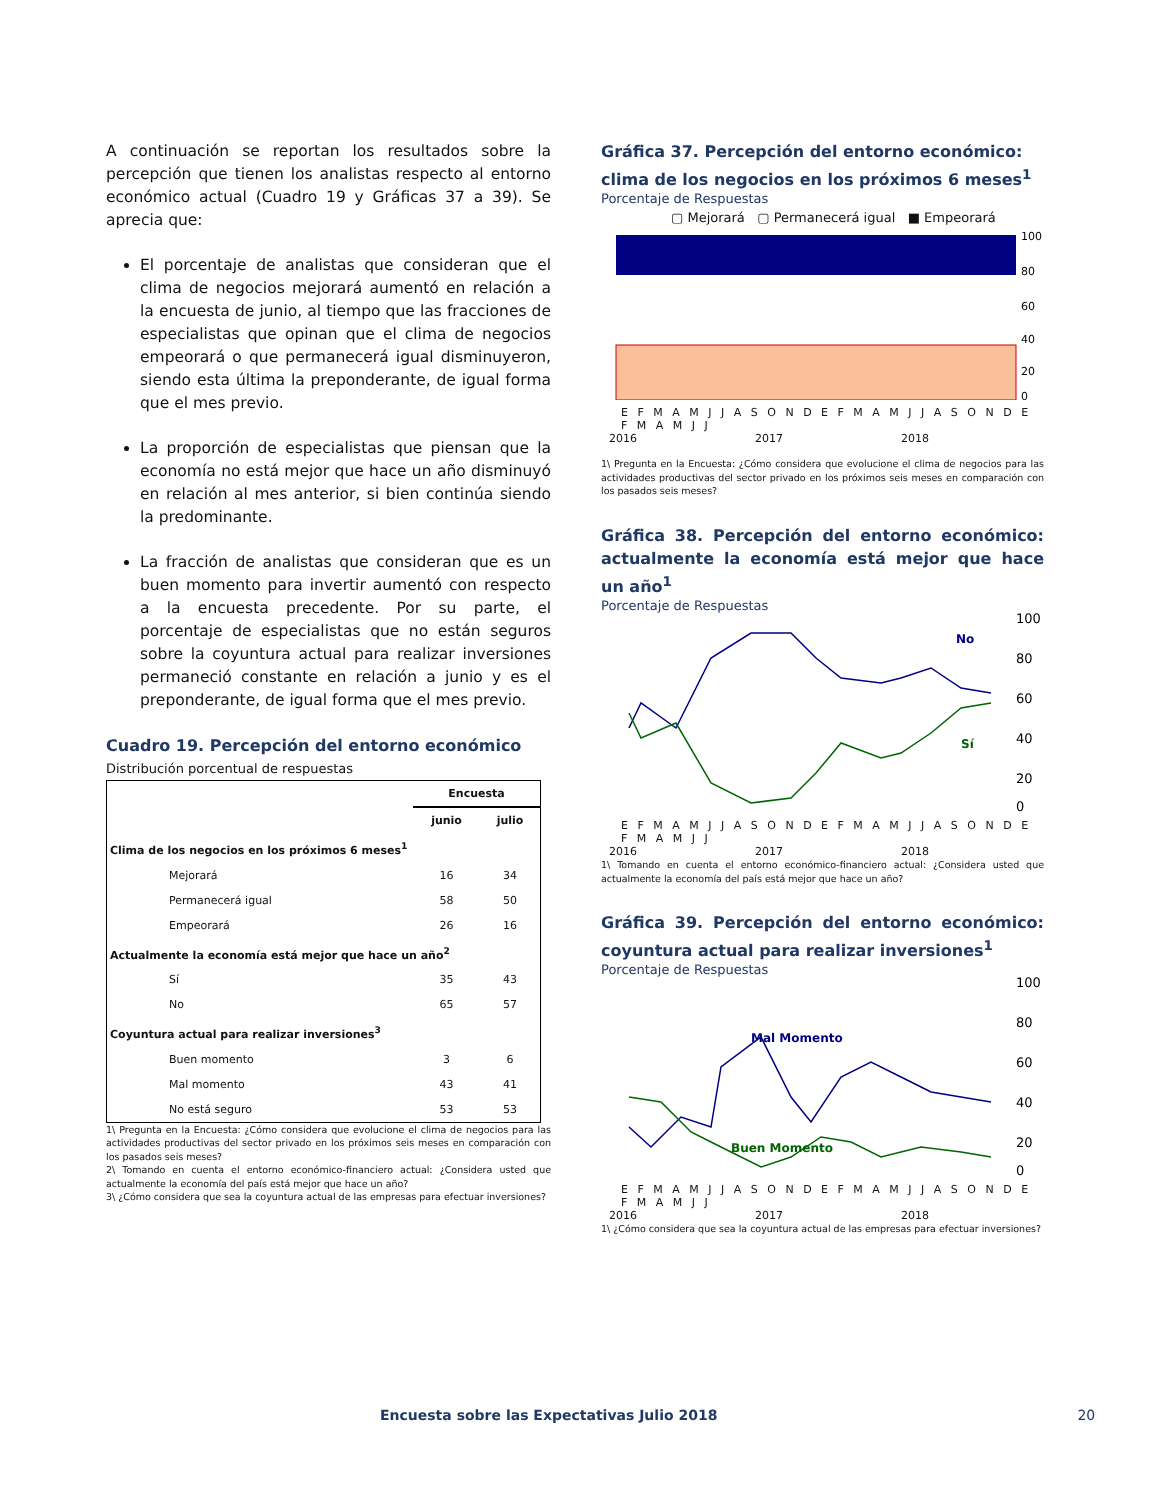A continuación se reportan los resultados sobre la percepción que tienen los analistas respecto al entorno económico actual (Cuadro 19 y Gráficas 37 a 39). Se aprecia que:
El porcentaje de analistas que consideran que el clima de negocios mejorará aumentó en relación a la encuesta de junio, al tiempo que las fracciones de especialistas que opinan que el clima de negocios empeorará o que permanecerá igual disminuyeron, siendo esta última la preponderante, de igual forma que el mes previo.
La proporción de especialistas que piensan que la economía no está mejor que hace un año disminuyó en relación al mes anterior, si bien continúa siendo la predominante.
La fracción de analistas que consideran que es un buen momento para invertir aumentó con respecto a la encuesta precedente. Por su parte, el porcentaje de especialistas que no están seguros sobre la coyuntura actual para realizar inversiones permaneció constante en relación a junio y es el preponderante, de igual forma que el mes previo.
Cuadro 19. Percepción del entorno económico
Distribución porcentual de respuestas
| | Encuesta | |
| --- | --- | --- |
| | junio | julio |
| Clima de los negocios en los próximos 6 meses<sup>1</sup> | | |
| Mejorará | 16 | 34 |
| Permanecerá igual | 58 | 50 |
| Empeorará | 26 | 16 |
| Actualmente la economía está mejor que hace un año<sup>2</sup> | | |
| Sí | 35 | 43 |
| No | 65 | 57 |
| Coyuntura actual para realizar inversiones<sup>3</sup> | | |
| Buen momento | 3 | 6 |
| Mal momento | 43 | 41 |
| No está seguro | 53 | 53 |
1\ Pregunta en la Encuesta: ¿Cómo considera que evolucione el clima de negocios para las actividades productivas del sector privado en los próximos seis meses en comparación con los pasados seis meses?
2\ Tomando en cuenta el entorno económico-financiero actual: ¿Considera usted que actualmente la economía del país está mejor que hace un año?
3\ ¿Cómo considera que sea la coyuntura actual de las empresas para efectuar inversiones?
Gráfica 37. Percepción del entorno económico: clima de los negocios en los próximos 6 meses<sup>1</sup>
Porcentaje de Respuestas
▢ Mejorará ▢ Permanecerá igual ■ Empeorará
100
80
60
40
20
0
E F M A M J J A S O N D E F M A M J J A S O N D E F M A M J J
2016 2017 2018
1\ Pregunta en la Encuesta: ¿Cómo considera que evolucione el clima de negocios para las actividades productivas del sector privado en los próximos seis meses en comparación con los pasados seis meses?
Gráfica 38. Percepción del entorno económico: actualmente la economía está mejor que hace un año<sup>1</sup>
Porcentaje de Respuestas
No
Sí
100
80
60
40
20
0
E F M A M J J A S O N D E F M A M J J A S O N D E F M A M J J
2016 2017 2018
1\ Tomando en cuenta el entorno económico-financiero actual: ¿Considera usted que actualmente la economía del país está mejor que hace un año?
Gráfica 39. Percepción del entorno económico: coyuntura actual para realizar inversiones<sup>1</sup>
Porcentaje de Respuestas
Mal Momento
Buen Momento
100
80
60
40
20
0
E F M A M J J A S O N D E F M A M J J A S O N D E F M A M J J
2016 2017 2018
1\ ¿Cómo considera que sea la coyuntura actual de las empresas para efectuar inversiones?
Encuesta sobre las Expectativas Julio 2018 20